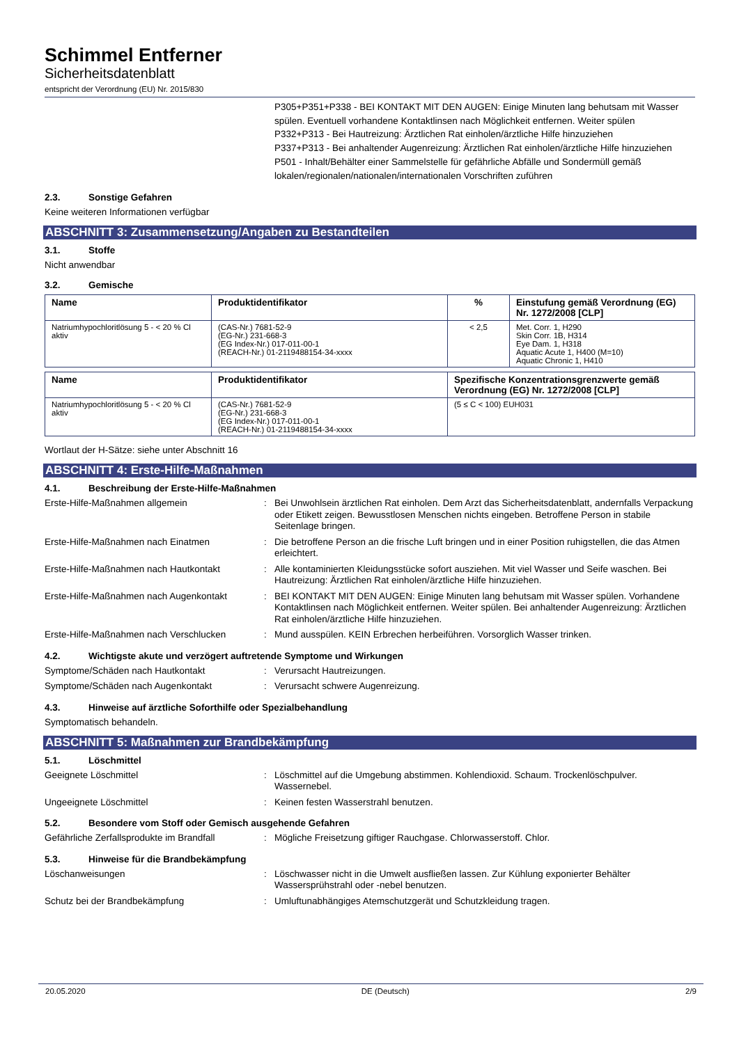Schimmel Entferner
Sicherheitsdatenblatt
entspricht der Verordnung (EU) Nr. 2015/830
P305+P351+P338 - BEI KONTAKT MIT DEN AUGEN: Einige Minuten lang behutsam mit Wasser spülen. Eventuell vorhandene Kontaktlinsen nach Möglichkeit entfernen. Weiter spülen
P332+P313 - Bei Hautreizung: Ärztlichen Rat einholen/ärztliche Hilfe hinzuziehen
P337+P313 - Bei anhaltender Augenreizung: Ärztlichen Rat einholen/ärztliche Hilfe hinzuziehen
P501 - Inhalt/Behälter einer Sammelstelle für gefährliche Abfälle und Sondermüll gemäß lokalen/regionalen/nationalen/internationalen Vorschriften zuführen
2.3. Sonstige Gefahren
Keine weiteren Informationen verfügbar
ABSCHNITT 3: Zusammensetzung/Angaben zu Bestandteilen
3.1. Stoffe
Nicht anwendbar
3.2. Gemische
| Name | Produktidentifikator | % | Einstufung gemäß Verordnung (EG) Nr. 1272/2008 [CLP] |
| --- | --- | --- | --- |
| Natriumhypochloritlösung 5 - < 20 % Cl aktiv | (CAS-Nr.) 7681-52-9 (EG-Nr.) 231-668-3 (EG Index-Nr.) 017-011-00-1 (REACH-Nr.) 01-2119488154-34-xxxx | < 2,5 | Met. Corr. 1, H290 Skin Corr. 1B, H314 Eye Dam. 1, H318 Aquatic Acute 1, H400 (M=10) Aquatic Chronic 1, H410 |
| Name | Produktidentifikator | Spezifische Konzentrationsgrenzwerte gemäß Verordnung (EG) Nr. 1272/2008 [CLP] |
| --- | --- | --- |
| Natriumhypochloritlösung 5 - < 20 % Cl aktiv | (CAS-Nr.) 7681-52-9 (EG-Nr.) 231-668-3 (EG Index-Nr.) 017-011-00-1 (REACH-Nr.) 01-2119488154-34-xxxx | (5 ≤ C < 100) EUH031 |
Wortlaut der H-Sätze: siehe unter Abschnitt 16
ABSCHNITT 4: Erste-Hilfe-Maßnahmen
4.1. Beschreibung der Erste-Hilfe-Maßnahmen
Erste-Hilfe-Maßnahmen allgemein : Bei Unwohlsein ärztlichen Rat einholen. Dem Arzt das Sicherheitsdatenblatt, andernfalls Verpackung oder Etikett zeigen. Bewusstlosen Menschen nichts eingeben. Betroffene Person in stabile Seitenlage bringen.
Erste-Hilfe-Maßnahmen nach Einatmen : Die betroffene Person an die frische Luft bringen und in einer Position ruhigstellen, die das Atmen erleichtert.
Erste-Hilfe-Maßnahmen nach Hautkontakt : Alle kontaminierten Kleidungsstücke sofort ausziehen. Mit viel Wasser und Seife waschen. Bei Hautreizung: Ärztlichen Rat einholen/ärztliche Hilfe hinzuziehen.
Erste-Hilfe-Maßnahmen nach Augenkontakt
: BEI KONTAKT MIT DEN AUGEN: Einige Minuten lang behutsam mit Wasser spülen. Vorhandene Kontaktlinsen nach Möglichkeit entfernen. Weiter spülen. Bei anhaltender Augenreizung: Ärztlichen Rat einholen/ärztliche Hilfe hinzuziehen.
Erste-Hilfe-Maßnahmen nach Verschlucken
: Mund ausspülen. KEIN Erbrechen herbeiführen. Vorsorglich Wasser trinken.
4.2. Wichtigste akute und verzögert auftretende Symptome und Wirkungen
Symptome/Schäden nach Hautkontakt : Verursacht Hautreizungen.
Symptome/Schäden nach Augenkontakt : Verursacht schwere Augenreizung.
4.3. Hinweise auf ärztliche Soforthilfe oder Spezialbehandlung
Symptomatisch behandeln.
ABSCHNITT 5: Maßnahmen zur Brandbekämpfung
5.1. Löschmittel
Geeignete Löschmittel : Löschmittel auf die Umgebung abstimmen. Kohlendioxid. Schaum. Trockenlöschpulver. Wassernebel.
Ungeeignete Löschmittel : Keinen festen Wasserstrahl benutzen.
5.2. Besondere vom Stoff oder Gemisch ausgehende Gefahren
Gefährliche Zerfallsprodukte im Brandfall
: Mögliche Freisetzung giftiger Rauchgase. Chlorwasserstoff. Chlor.
5.3. Hinweise für die Brandbekämpfung
Löschanweisungen : Löschwasser nicht in die Umwelt ausfließen lassen. Zur Kühlung exponierter Behälter Wassersprühstrahl oder -nebel benutzen.
Schutz bei der Brandbekämpfung : Umluftunabhängiges Atemschutzgerät und Schutzkleidung tragen.
20.05.2020 DE (Deutsch) 2/9